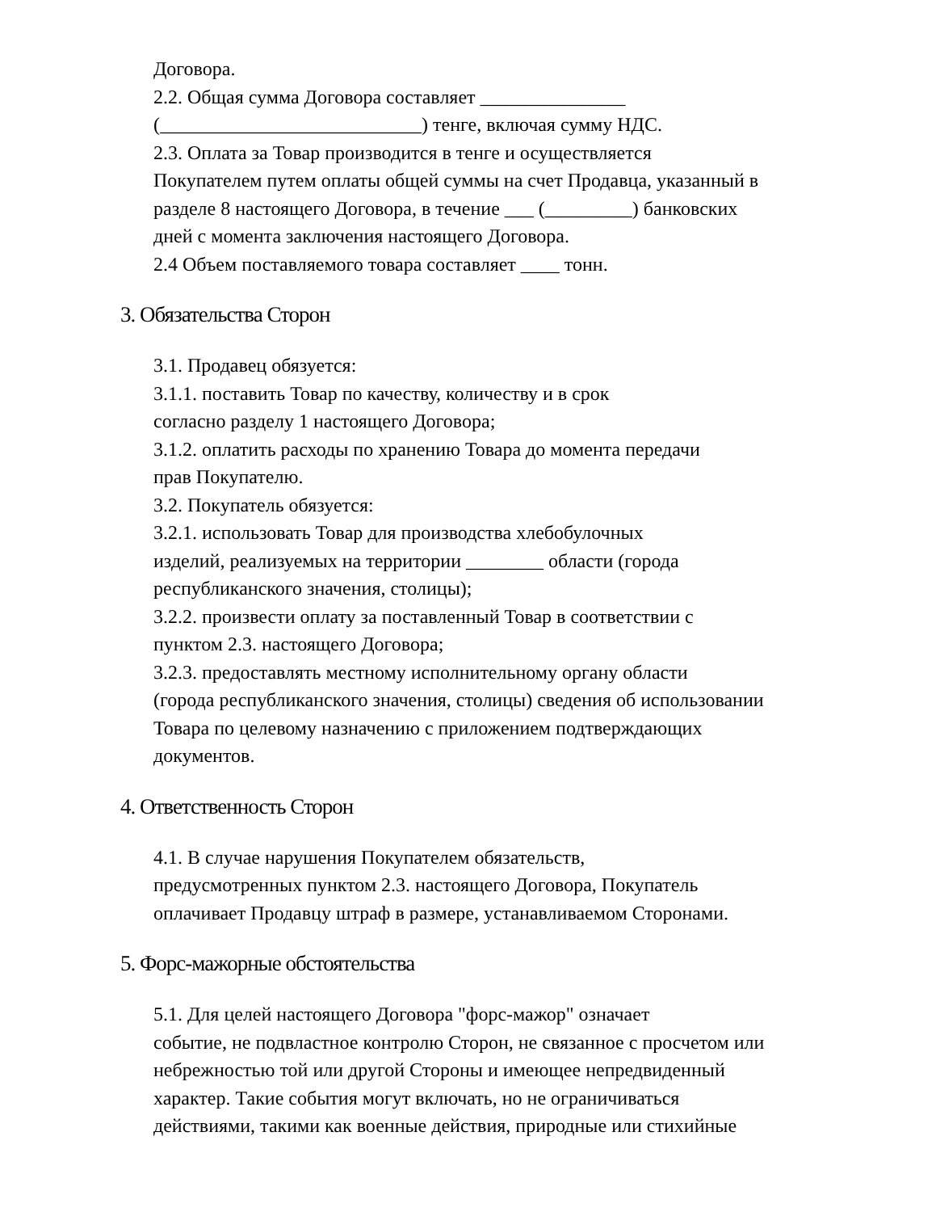Договора.
2.2. Общая сумма Договора составляет _______________
(___________________________) тенге, включая сумму НДС.
2.3. Оплата за Товар производится в тенге и осуществляется
Покупателем путем оплаты общей суммы на счет Продавца, указанный в
разделе 8 настоящего Договора, в течение ___ (_________) банковских
дней с момента заключения настоящего Договора.
2.4 Объем поставляемого товара составляет ____ тонн.
3. Обязательства Сторон
3.1. Продавец обязуется:
3.1.1. поставить Товар по качеству, количеству и в срок
согласно разделу 1 настоящего Договора;
3.1.2. оплатить расходы по хранению Товара до момента передачи
прав Покупателю.
3.2. Покупатель обязуется:
3.2.1. использовать Товар для производства хлебобулочных
изделий, реализуемых на территории ________ области (города
республиканского значения, столицы);
3.2.2. произвести оплату за поставленный Товар в соответствии с
пунктом 2.3. настоящего Договора;
3.2.3. предоставлять местному исполнительному органу области
(города республиканского значения, столицы) сведения об использовании
Товара по целевому назначению с приложением подтверждающих
документов.
4. Ответственность Сторон
4.1. В случае нарушения Покупателем обязательств,
предусмотренных пунктом 2.3. настоящего Договора, Покупатель
оплачивает Продавцу штраф в размере, устанавливаемом Сторонами.
5. Форс-мажорные обстоятельства
5.1. Для целей настоящего Договора "форс-мажор" означает
событие, не подвластное контролю Сторон, не связанное с просчетом или
небрежностью той или другой Стороны и имеющее непредвиденный
характер. Такие события могут включать, но не ограничиваться
действиями, такими как военные действия, природные или стихийные